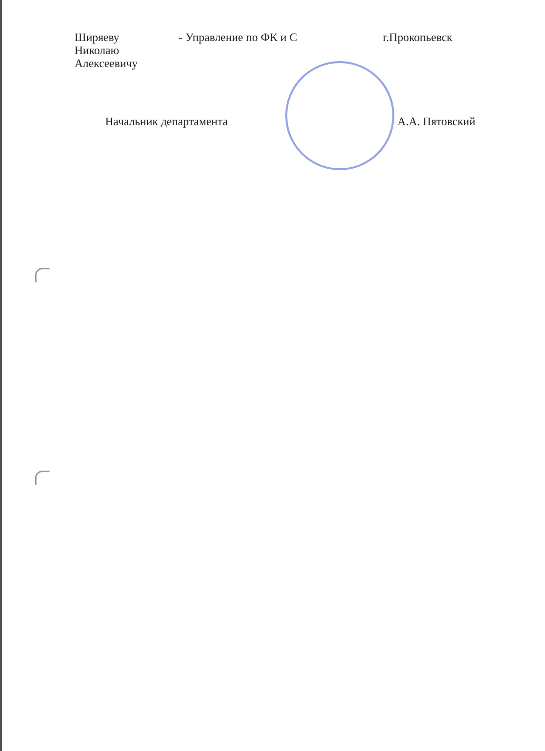| Ширяеву Николаю Алексеевичу | - Управление по ФК и С | г.Прокопьевск |
Начальник департамента А.А. Пятовский